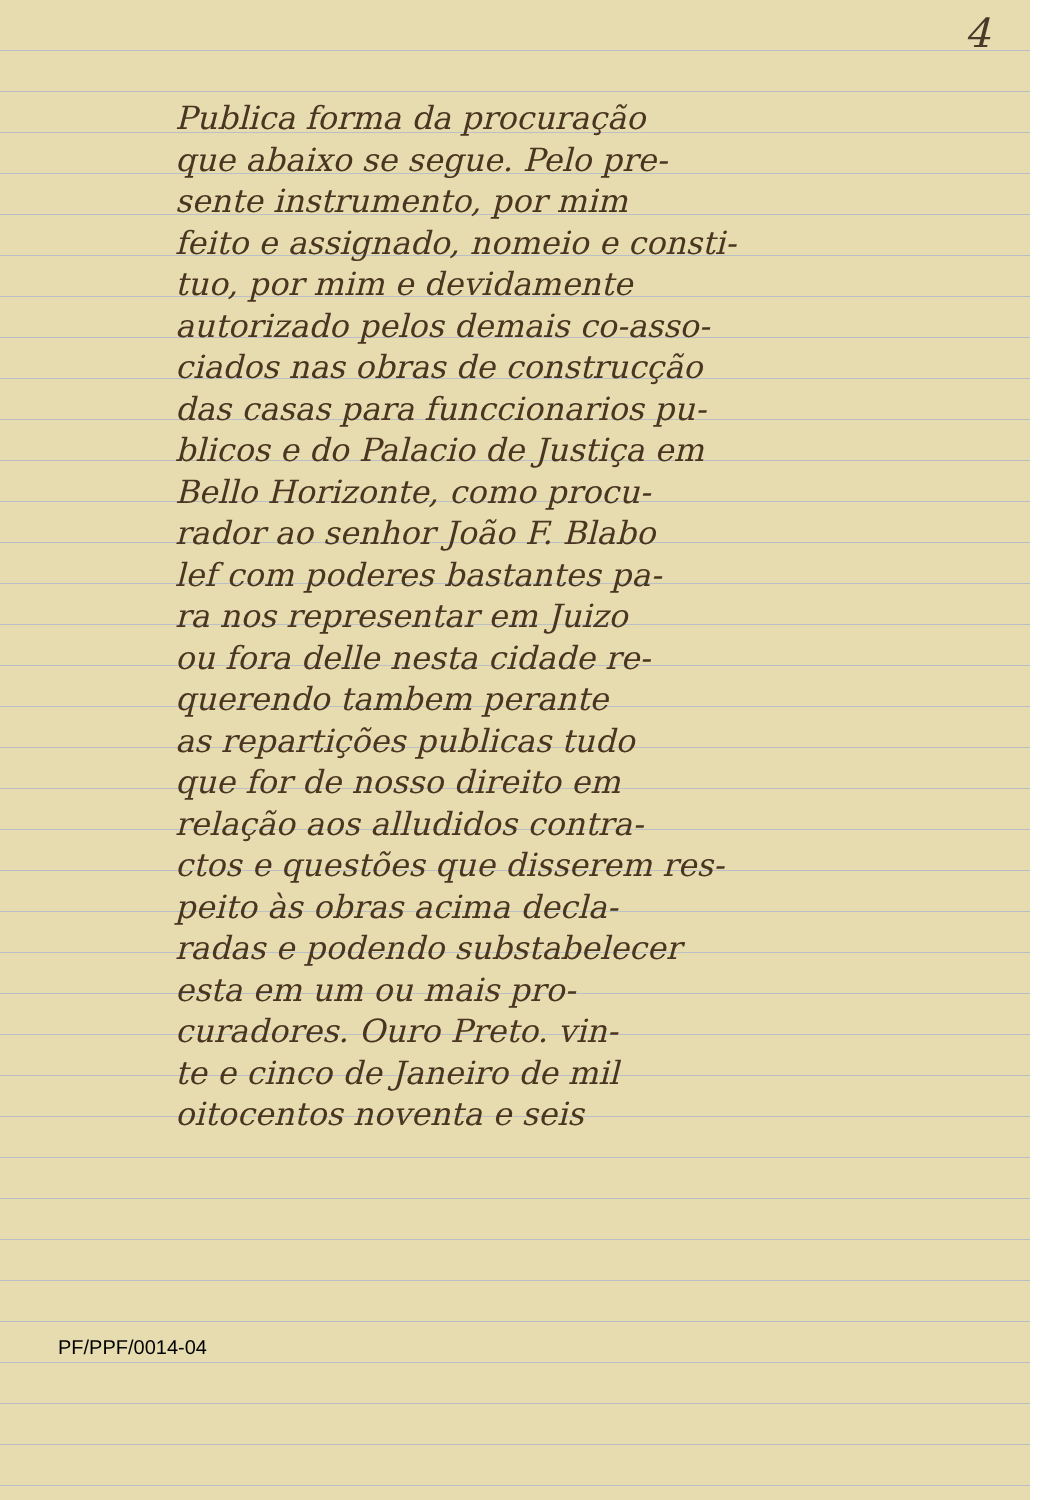4
Publica forma da procuração
que abaixo se segue. Pelo pre-
sente instrumento, por mim
feito e assignado, nomeio e consti-
tuo, por mim e devidamente
autorizado pelos demais co-asso-
ciados nas obras de construcção
das casas para funccionarios pu-
blicos e do Palacio de Justiça em
Bello Horizonte, como procu-
rador ao senhor João F. Blabo
lef com poderes bastantes pa-
ra nos representar em Juizo
ou fora delle nesta cidade re-
querendo tambem perante
as repartições publicas tudo
que for de nosso direito em
relação aos alludidos contra-
ctos e questões que disserem res-
peito às obras acima decla-
radas e podendo substabelecer
esta em um ou mais pro-
curadores. Ouro Preto. vin-
te e cinco de Janeiro de mil
oitocentos noventa e seis
PF/PPF/0014-04